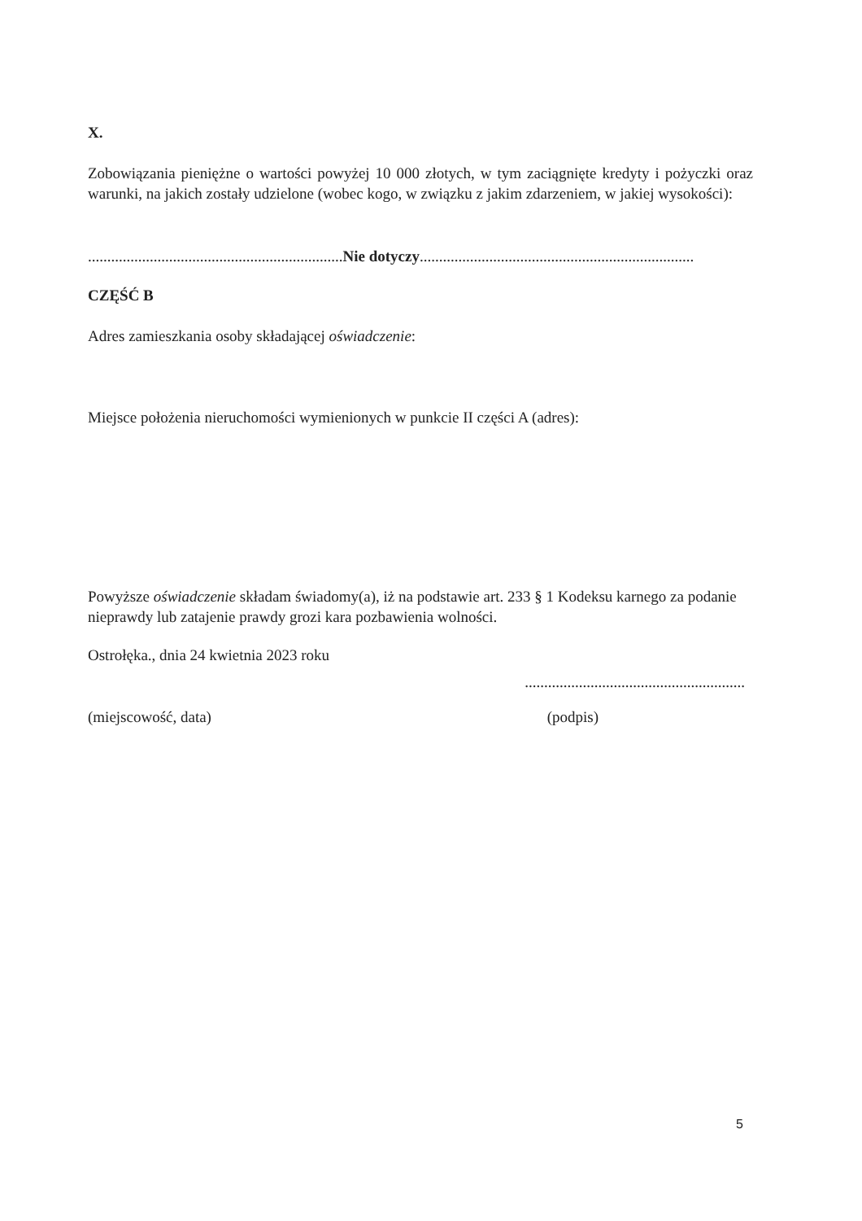X.
Zobowiązania pieniężne o wartości powyżej 10 000 złotych, w tym zaciągnięte kredyty i pożyczki oraz warunki, na jakich zostały udzielone (wobec kogo, w związku z jakim zdarzeniem, w jakiej wysokości):
..................................................................Nie dotyczy.......................................................................
CZĘŚĆ B
Adres zamieszkania osoby składającej oświadczenie:
Miejsce położenia nieruchomości wymienionych w punkcie II części A (adres):
Powyższe oświadczenie składam świadomy(a), iż na podstawie art. 233 § 1 Kodeksu karnego za podanie nieprawdy lub zatajenie prawdy grozi kara pozbawienia wolności.
Ostrołęka., dnia 24 kwietnia 2023 roku
.........................................................
(miejscowość, data) (podpis)
5